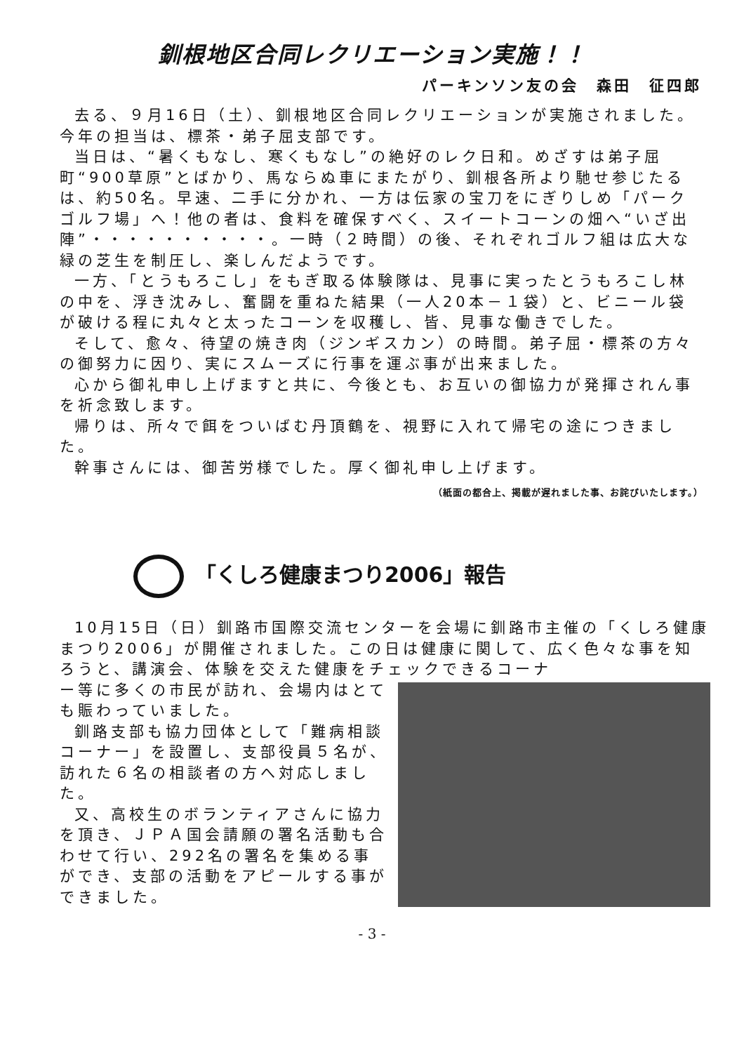釧根地区合同レクリエーション実施！！
パーキンソン友の会　森田　征四郎
去る、９月16日（土）、釧根地区合同レクリエーションが実施されました。今年の担当は、標茶・弟子屈支部です。
当日は、“暑くもなし、寒くもなし”の絶好のレク日和。めざすは弟子屈町“900草原”とばかり、馬ならぬ車にまたがり、釧根各所より馳せ参じたるは、約50名。早速、二手に分かれ、一方は伝家の宝刀をにぎりしめ「パークゴルフ場」へ！他の者は、食料を確保すべく、スイートコーンの畑へ“いざ出陣”・・・・・・・・・・。一時（２時間）の後、それぞれゴルフ組は広大な緑の芝生を制圧し、楽しんだようです。
一方、「とうもろこし」をもぎ取る体験隊は、見事に実ったとうもろこし林の中を、浮き沈みし、奮闘を重ねた結果（一人20本－１袋）と、ビニール袋が破ける程に丸々と太ったコーンを収穫し、皆、見事な働きでした。
そして、愈々、待望の焼き肉（ジンギスカン）の時間。弟子屈・標茶の方々の御努力に因り、実にスムーズに行事を運ぶ事が出来ました。
心から御礼申し上げますと共に、今後とも、お互いの御協力が発揮されん事を祈念致します。
帰りは、所々で餌をついばむ丹頂鶴を、視野に入れて帰宅の途につきました。
幹事さんには、御苦労様でした。厚く御礼申し上げます。
（紙面の都合上、掲載が遅れました事、お詫びいたします。）
「くしろ健康まつり2006」報告
10月15日（日）釧路市国際交流センターを会場に釧路市主催の「くしろ健康まつり2006」が開催されました。この日は健康に関して、広く色々な事を知ろうと、講演会、体験を交えた健康をチェックできるコーナ
ー等に多くの市民が訪れ、会場内はとても賑わっていました。
釧路支部も協力団体として「難病相談コーナー」を設置し、支部役員５名が、訪れた６名の相談者の方へ対応しました。
又、高校生のボランティアさんに協力を頂き、ＪＰＡ国会請願の署名活動も合わせて行い、292名の署名を集める事ができ、支部の活動をアピールする事ができました。
- 3 -